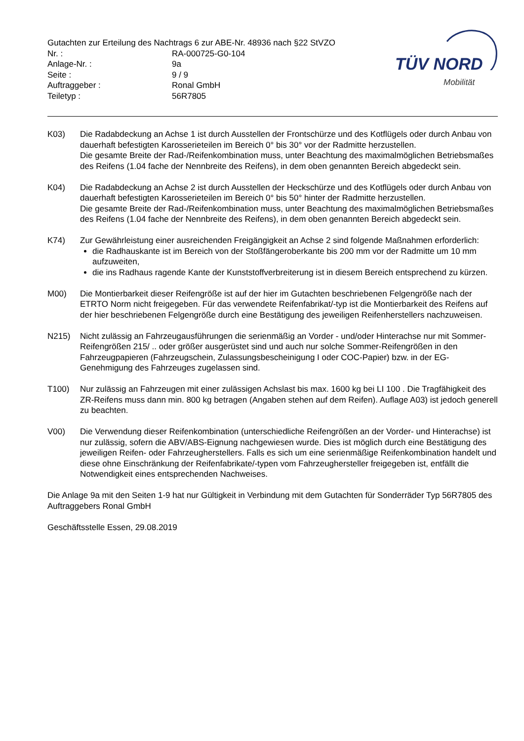Gutachten zur Erteilung des Nachtrags 6 zur ABE-Nr. 48936 nach §22 StVZO
Nr. : RA-000725-G0-104
Anlage-Nr. : 9a
Seite : 9 / 9
Auftraggeber : Ronal GmbH
Teiletyp : 56R7805
TÜV NORD
Mobilität
K03) Die Radabdeckung an Achse 1 ist durch Ausstellen der Frontschürze und des Kotflügels oder durch Anbau von dauerhaft befestigten Karosserieteilen im Bereich 0° bis 30° vor der Radmitte herzustellen.
Die gesamte Breite der Rad-/Reifenkombination muss, unter Beachtung des maximalmöglichen Betriebsmaßes des Reifens (1.04 fache der Nennbreite des Reifens), in dem oben genannten Bereich abgedeckt sein.
K04) Die Radabdeckung an Achse 2 ist durch Ausstellen der Heckschürze und des Kotflügels oder durch Anbau von dauerhaft befestigten Karosserieteilen im Bereich 0° bis 50° hinter der Radmitte herzustellen.
Die gesamte Breite der Rad-/Reifenkombination muss, unter Beachtung des maximalmöglichen Betriebsmaßes des Reifens (1.04 fache der Nennbreite des Reifens), in dem oben genannten Bereich abgedeckt sein.
K74) Zur Gewährleistung einer ausreichenden Freigängigkeit an Achse 2 sind folgende Maßnahmen erforderlich:
die Radhauskante ist im Bereich von der Stoßfängeroberkante bis 200 mm vor der Radmitte um 10 mm aufzuweiten,
die ins Radhaus ragende Kante der Kunststoffverbreiterung ist in diesem Bereich entsprechend zu kürzen.
M00) Die Montierbarkeit dieser Reifengröße ist auf der hier im Gutachten beschriebenen Felgengröße nach der ETRTO Norm nicht freigegeben. Für das verwendete Reifenfabrikat/-typ ist die Montierbarkeit des Reifens auf der hier beschriebenen Felgengröße durch eine Bestätigung des jeweiligen Reifenherstellers nachzuweisen.
N215) Nicht zulässig an Fahrzeugausführungen die serienmäßig an Vorder - und/oder Hinterachse nur mit Sommer-Reifengrößen 215/ .. oder größer ausgerüstet sind und auch nur solche Sommer-Reifengrößen in den Fahrzeugpapieren (Fahrzeugschein, Zulassungsbescheinigung I oder COC-Papier) bzw. in der EG-Genehmigung des Fahrzeuges zugelassen sind.
T100) Nur zulässig an Fahrzeugen mit einer zulässigen Achslast bis max. 1600 kg bei LI 100 . Die Tragfähigkeit des ZR-Reifens muss dann min. 800 kg betragen (Angaben stehen auf dem Reifen). Auflage A03) ist jedoch generell zu beachten.
V00) Die Verwendung dieser Reifenkombination (unterschiedliche Reifengrößen an der Vorder- und Hinterachse) ist nur zulässig, sofern die ABV/ABS-Eignung nachgewiesen wurde. Dies ist möglich durch eine Bestätigung des jeweiligen Reifen- oder Fahrzeugherstellers. Falls es sich um eine serienmäßige Reifenkombination handelt und diese ohne Einschränkung der Reifenfabrikate/-typen vom Fahrzeughersteller freigegeben ist, entfällt die Notwendigkeit eines entsprechenden Nachweises.
Die Anlage 9a mit den Seiten 1-9 hat nur Gültigkeit in Verbindung mit dem Gutachten für Sonderräder Typ 56R7805 des Auftraggebers Ronal GmbH
Geschäftsstelle Essen, 29.08.2019